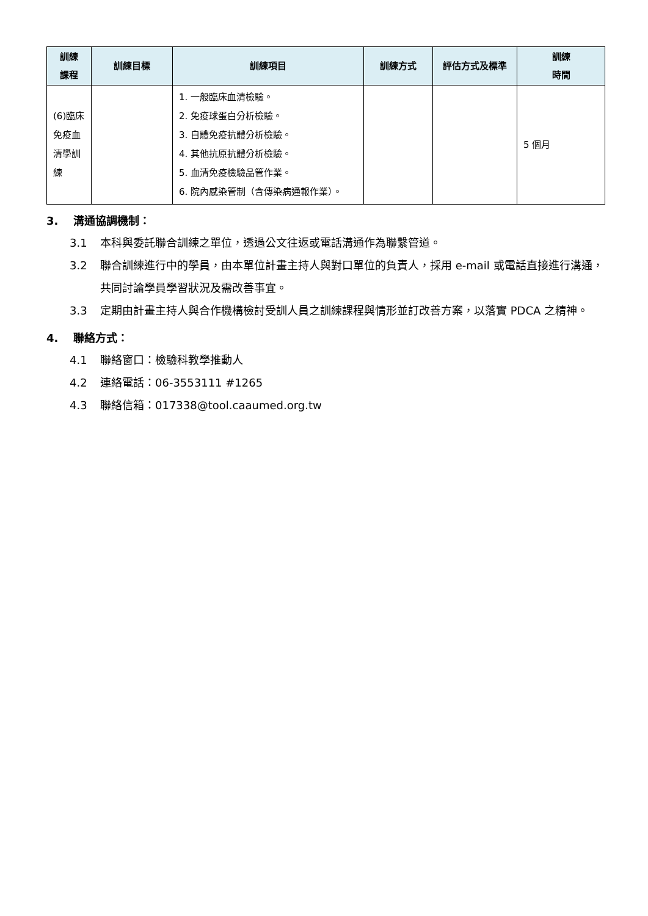| 訓練 課程 | 訓練目標 | 訓練項目 | 訓練方式 | 評估方式及標準 | 訓練 時間 |
| --- | --- | --- | --- | --- | --- |
| (6)臨床免疫血清學訓練 | | 1. 一般臨床血清檢驗。 2. 免疫球蛋白分析檢驗。 3. 自體免疫抗體分析檢驗。 4. 其他抗原抗體分析檢驗。 5. 血清免疫檢驗品管作業。 6. 院內感染管制（含傳染病通報作業）。 | | | 5 個月 |
3. 溝通協調機制：
3.1 本科與委託聯合訓練之單位，透過公文往返或電話溝通作為聯繫管道。
3.2 聯合訓練進行中的學員，由本單位計畫主持人與對口單位的負責人，採用 e-mail 或電話直接進行溝通，共同討論學員學習狀況及需改善事宜。
3.3 定期由計畫主持人與合作機構檢討受訓人員之訓練課程與情形並訂改善方案，以落實 PDCA 之精神。
4. 聯絡方式：
4.1 聯絡窗口：檢驗科教學推動人
4.2 連絡電話：06-3553111 #1265
4.3 聯絡信箱：017338@tool.caaumed.org.tw